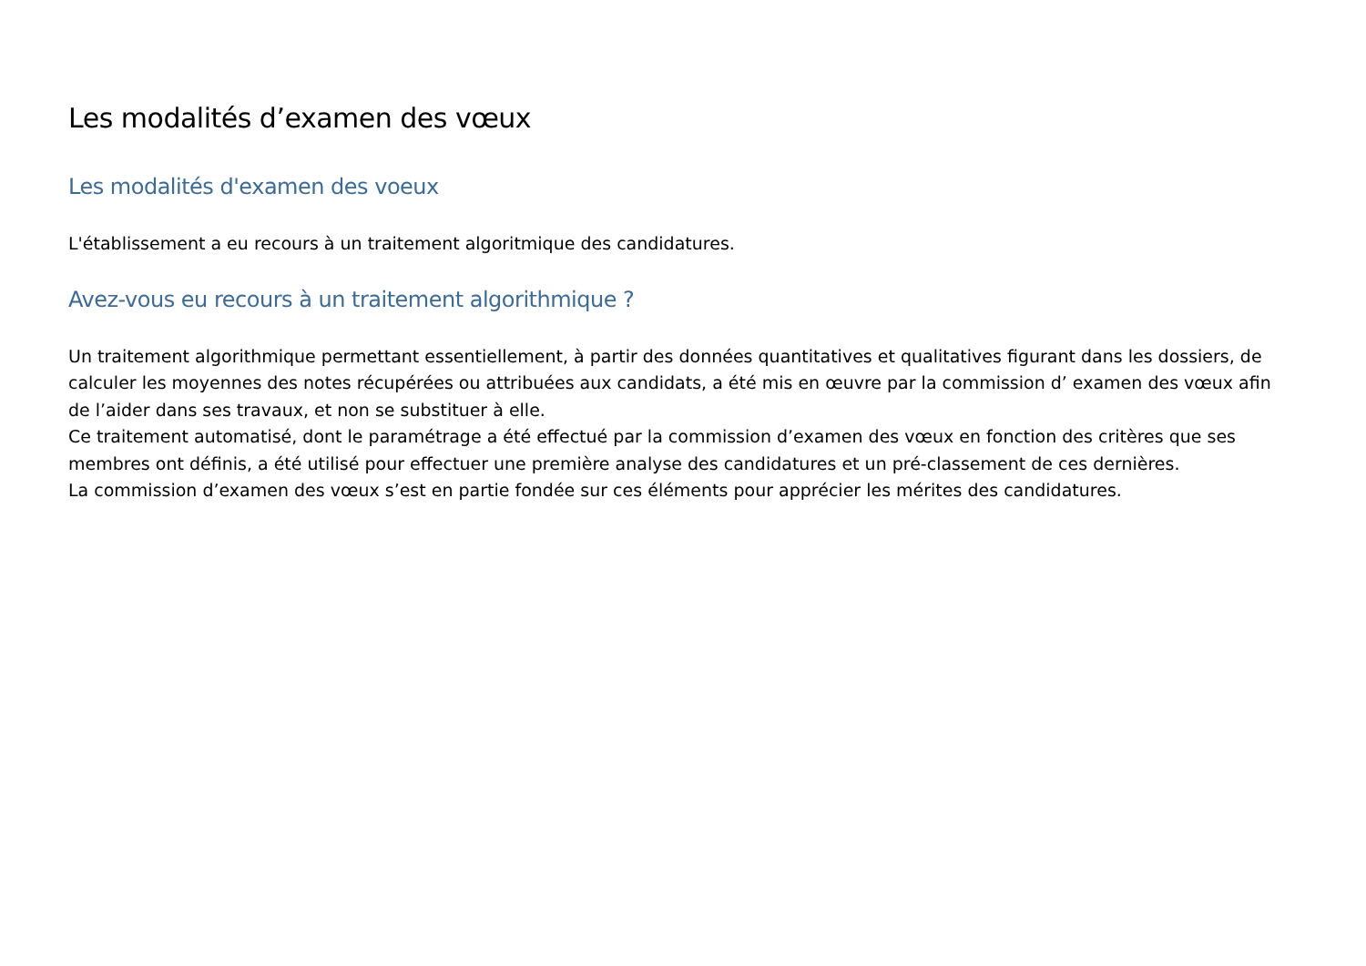Les modalités d’examen des vœux
Les modalités d'examen des voeux
L'établissement a eu recours à un traitement algoritmique des candidatures.
Avez-vous eu recours à un traitement algorithmique ?
Un traitement algorithmique permettant essentiellement, à partir des données quantitatives et qualitatives figurant dans les dossiers, de calculer les moyennes des notes récupérées ou attribuées aux candidats, a été mis en œuvre par la commission d’ examen des vœux afin de l’aider dans ses travaux, et non se substituer à elle.
Ce traitement automatisé, dont le paramétrage a été effectué par la commission d’examen des vœux en fonction des critères que ses membres ont définis, a été utilisé pour effectuer une première analyse des candidatures et un pré-classement de ces dernières.
La commission d’examen des vœux s’est en partie fondée sur ces éléments pour apprécier les mérites des candidatures.